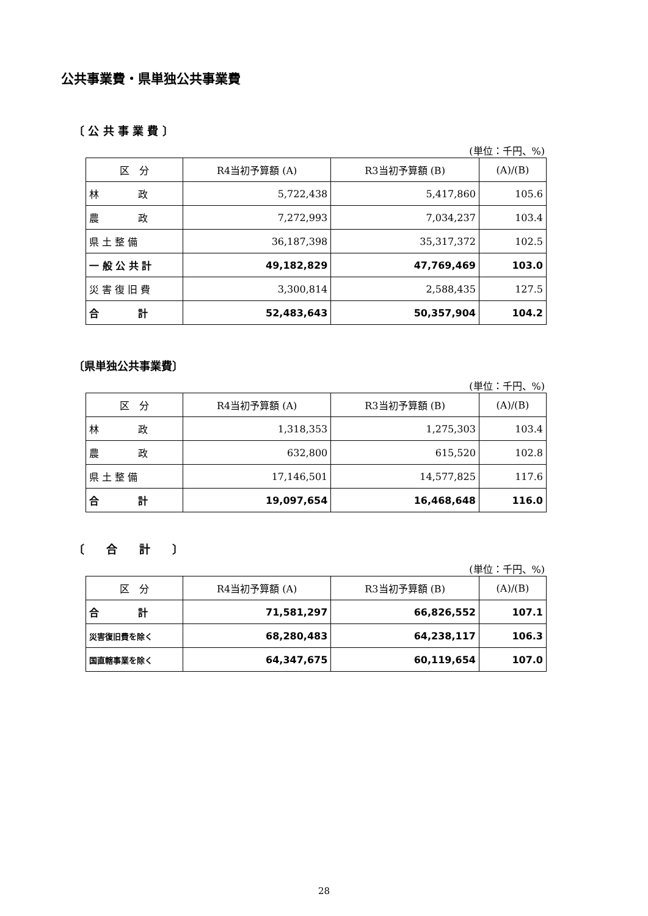公共事業費・県単独公共事業費
〔 公 共 事 業 費 〕
(単位：千円、%)
| 区 分 | R4当初予算額 (A) | R3当初予算額 (B) | (A)/(B) |
| --- | --- | --- | --- |
| 林 政 | 5,722,438 | 5,417,860 | 105.6 |
| 農 政 | 7,272,993 | 7,034,237 | 103.4 |
| 県 土 整 備 | 36,187,398 | 35,317,372 | 102.5 |
| 一 般 公 共 計 | 49,182,829 | 47,769,469 | 103.0 |
| 災 害 復 旧 費 | 3,300,814 | 2,588,435 | 127.5 |
| 合 計 | 52,483,643 | 50,357,904 | 104.2 |
〔県単独公共事業費〕
(単位：千円、%)
| 区 分 | R4当初予算額 (A) | R3当初予算額 (B) | (A)/(B) |
| --- | --- | --- | --- |
| 林 政 | 1,318,353 | 1,275,303 | 103.4 |
| 農 政 | 632,800 | 615,520 | 102.8 |
| 県 土 整 備 | 17,146,501 | 14,577,825 | 117.6 |
| 合 計 | 19,097,654 | 16,468,648 | 116.0 |
〔　　合　　計　　〕
(単位：千円、%)
| 区 分 | R4当初予算額 (A) | R3当初予算額 (B) | (A)/(B) |
| --- | --- | --- | --- |
| 合 計 | 71,581,297 | 66,826,552 | 107.1 |
| 災害復旧費を除く | 68,280,483 | 64,238,117 | 106.3 |
| 国直轄事業を除く | 64,347,675 | 60,119,654 | 107.0 |
28